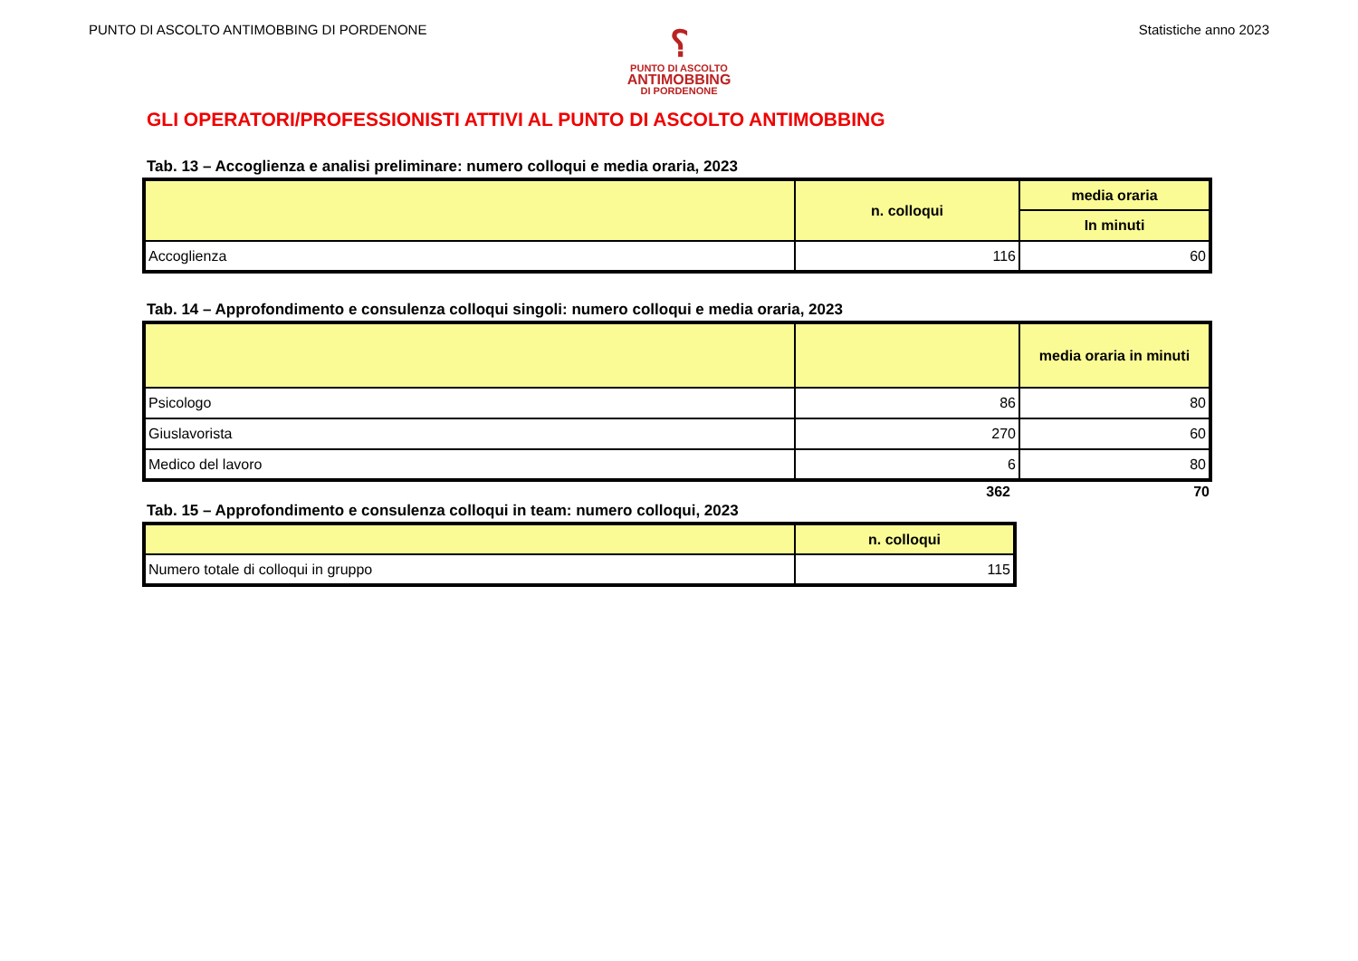PUNTO DI ASCOLTO ANTIMOBBING DI PORDENONE Statistiche anno 2023
⸮
PUNTO DI ASCOLTO
ANTIMOBBING
DI PORDENONE
GLI OPERATORI/PROFESSIONISTI ATTIVI AL PUNTO DI ASCOLTO ANTIMOBBING
Tab. 13 – Accoglienza e analisi preliminare: numero colloqui e media oraria, 2023
| | n. colloqui | media oraria |
| --- | --- | --- |
| | | In minuti |
| Accoglienza | 116 | 60 |
Tab. 14 – Approfondimento e consulenza colloqui singoli: numero colloqui e media oraria, 2023
| | | media oraria in minuti |
| --- | --- | --- |
| Psicologo | 86 | 80 |
| Giuslavorista | 270 | 60 |
| Medico del lavoro | 6 | 80 |
| | 362 | 70 |
Tab. 15 – Approfondimento e consulenza colloqui in team: numero colloqui, 2023
| | n. colloqui |
| --- | --- |
| Numero totale di colloqui in gruppo | 115 |